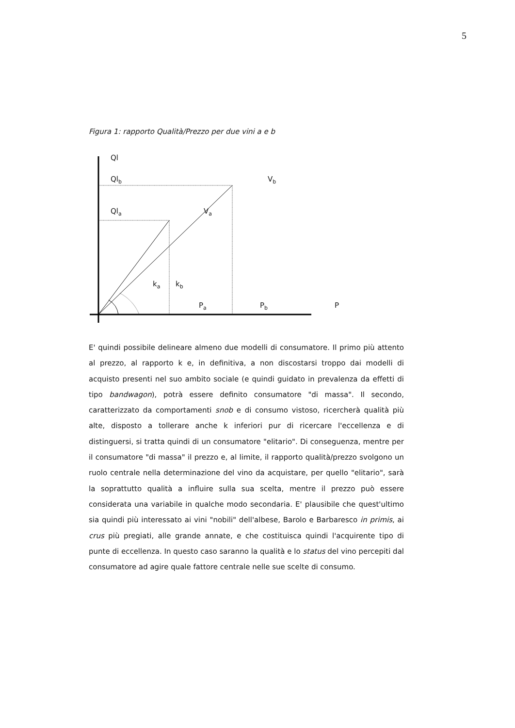5
Figura 1: rapporto Qualità/Prezzo per due vini a e b
Ql
Ql<sub>b</sub> V<sub>b</sub>
Ql<sub>a</sub> V<sub>a</sub>
k<sub>a</sub> k<sub>b</sub>
P<sub>a</sub> P<sub>b</sub> P
E' quindi possibile delineare almeno due modelli di consumatore. Il primo più attento al prezzo, al rapporto k e, in definitiva, a non discostarsi troppo dai modelli di acquisto presenti nel suo ambito sociale (e quindi guidato in prevalenza da effetti di tipo bandwagon), potrà essere definito consumatore "di massa". Il secondo, caratterizzato da comportamenti snob e di consumo vistoso, ricercherà qualità più alte, disposto a tollerare anche k inferiori pur di ricercare l'eccellenza e di distinguersi, si tratta quindi di un consumatore "elitario". Di conseguenza, mentre per il consumatore "di massa" il prezzo e, al limite, il rapporto qualità/prezzo svolgono un ruolo centrale nella determinazione del vino da acquistare, per quello "elitario", sarà la soprattutto qualità a influire sulla sua scelta, mentre il prezzo può essere considerata una variabile in qualche modo secondaria. E' plausibile che quest'ultimo sia quindi più interessato ai vini "nobili" dell'albese, Barolo e Barbaresco in primis, ai crus più pregiati, alle grande annate, e che costituisca quindi l'acquirente tipo di punte di eccellenza. In questo caso saranno la qualità e lo status del vino percepiti dal consumatore ad agire quale fattore centrale nelle sue scelte di consumo.